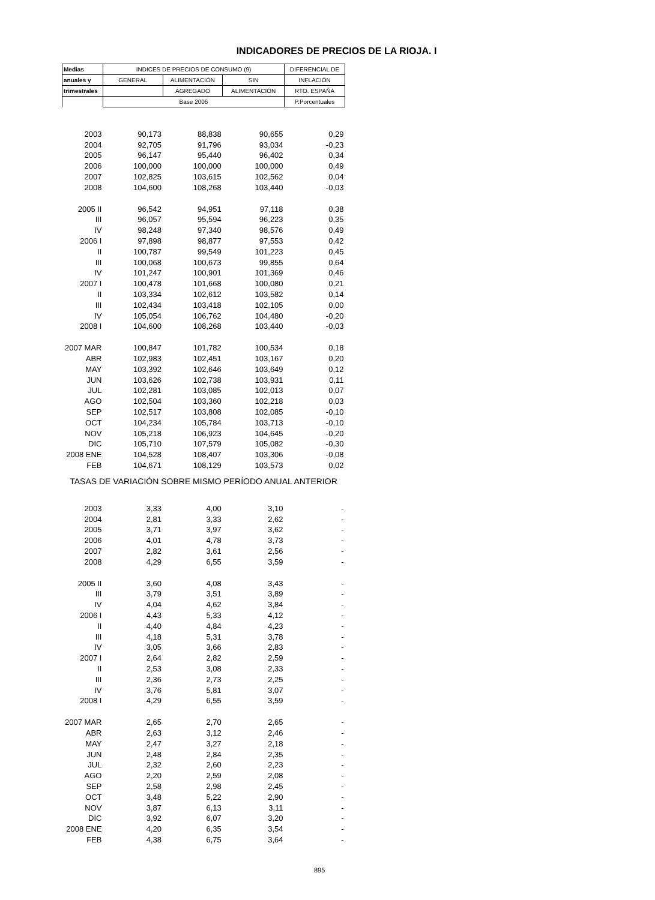INDICADORES DE PRECIOS DE LA RIOJA. I
| Medias | INDICES DE PRECIOS DE CONSUMO (9) | | | DIFERENCIAL DE |
| --- | --- | --- | --- | --- |
| anuales y | GENERAL | ALIMENTACIÓN | SIN | INFLACIÓN |
| trimestrales | | AGREGADO | ALIMENTACIÓN | RTO. ESPAÑA |
| | Base 2006 | | | P.Porcentuales |
| 2003 | 90,173 | 88,838 | 90,655 | 0,29 |
| 2004 | 92,705 | 91,796 | 93,034 | -0,23 |
| 2005 | 96,147 | 95,440 | 96,402 | 0,34 |
| 2006 | 100,000 | 100,000 | 100,000 | 0,49 |
| 2007 | 102,825 | 103,615 | 102,562 | 0,04 |
| 2008 | 104,600 | 108,268 | 103,440 | -0,03 |
| 2005 II | 96,542 | 94,951 | 97,118 | 0,38 |
| III | 96,057 | 95,594 | 96,223 | 0,35 |
| IV | 98,248 | 97,340 | 98,576 | 0,49 |
| 2006 I | 97,898 | 98,877 | 97,553 | 0,42 |
| II | 100,787 | 99,549 | 101,223 | 0,45 |
| III | 100,068 | 100,673 | 99,855 | 0,64 |
| IV | 101,247 | 100,901 | 101,369 | 0,46 |
| 2007 I | 100,478 | 101,668 | 100,080 | 0,21 |
| II | 103,334 | 102,612 | 103,582 | 0,14 |
| III | 102,434 | 103,418 | 102,105 | 0,00 |
| IV | 105,054 | 106,762 | 104,480 | -0,20 |
| 2008 I | 104,600 | 108,268 | 103,440 | -0,03 |
| 2007 MAR | 100,847 | 101,782 | 100,534 | 0,18 |
| ABR | 102,983 | 102,451 | 103,167 | 0,20 |
| MAY | 103,392 | 102,646 | 103,649 | 0,12 |
| JUN | 103,626 | 102,738 | 103,931 | 0,11 |
| JUL | 102,281 | 103,085 | 102,013 | 0,07 |
| AGO | 102,504 | 103,360 | 102,218 | 0,03 |
| SEP | 102,517 | 103,808 | 102,085 | -0,10 |
| OCT | 104,234 | 105,784 | 103,713 | -0,10 |
| NOV | 105,218 | 106,923 | 104,645 | -0,20 |
| DIC | 105,710 | 107,579 | 105,082 | -0,30 |
| 2008 ENE | 104,528 | 108,407 | 103,306 | -0,08 |
| FEB | 104,671 | 108,129 | 103,573 | 0,02 |
| TASAS DE VARIACIÓN SOBRE MISMO PERÍODO ANUAL ANTERIOR | | | | |
| 2003 | 3,33 | 4,00 | 3,10 | - |
| 2004 | 2,81 | 3,33 | 2,62 | - |
| 2005 | 3,71 | 3,97 | 3,62 | - |
| 2006 | 4,01 | 4,78 | 3,73 | - |
| 2007 | 2,82 | 3,61 | 2,56 | - |
| 2008 | 4,29 | 6,55 | 3,59 | - |
| 2005 II | 3,60 | 4,08 | 3,43 | - |
| III | 3,79 | 3,51 | 3,89 | - |
| IV | 4,04 | 4,62 | 3,84 | - |
| 2006 I | 4,43 | 5,33 | 4,12 | - |
| II | 4,40 | 4,84 | 4,23 | - |
| III | 4,18 | 5,31 | 3,78 | - |
| IV | 3,05 | 3,66 | 2,83 | - |
| 2007 I | 2,64 | 2,82 | 2,59 | - |
| II | 2,53 | 3,08 | 2,33 | - |
| III | 2,36 | 2,73 | 2,25 | - |
| IV | 3,76 | 5,81 | 3,07 | - |
| 2008 I | 4,29 | 6,55 | 3,59 | - |
| 2007 MAR | 2,65 | 2,70 | 2,65 | - |
| ABR | 2,63 | 3,12 | 2,46 | - |
| MAY | 2,47 | 3,27 | 2,18 | - |
| JUN | 2,48 | 2,84 | 2,35 | - |
| JUL | 2,32 | 2,60 | 2,23 | - |
| AGO | 2,20 | 2,59 | 2,08 | - |
| SEP | 2,58 | 2,98 | 2,45 | - |
| OCT | 3,48 | 5,22 | 2,90 | - |
| NOV | 3,87 | 6,13 | 3,11 | - |
| DIC | 3,92 | 6,07 | 3,20 | - |
| 2008 ENE | 4,20 | 6,35 | 3,54 | - |
| FEB | 4,38 | 6,75 | 3,64 | - |
895